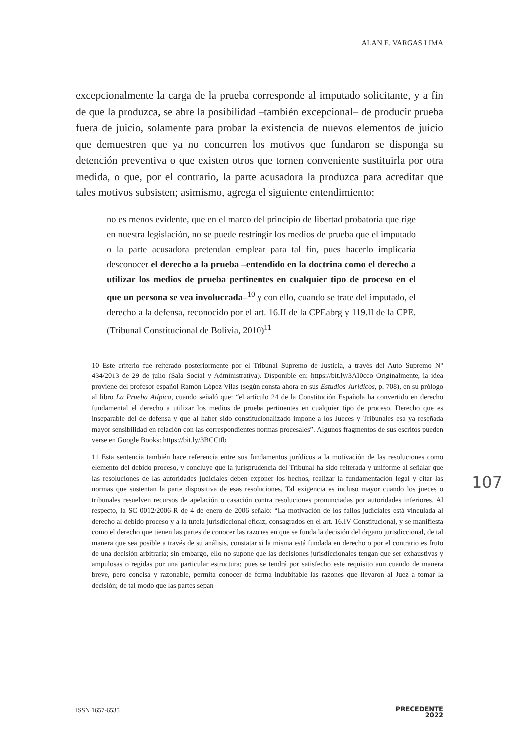ALAN E. VARGAS LIMA
excepcionalmente la carga de la prueba corresponde al imputado solicitante, y a fin de que la produzca, se abre la posibilidad –también excepcional– de producir prueba fuera de juicio, solamente para probar la existencia de nuevos elementos de juicio que demuestren que ya no concurren los motivos que fundaron se disponga su detención preventiva o que existen otros que tornen conveniente sustituirla por otra medida, o que, por el contrario, la parte acusadora la produzca para acreditar que tales motivos subsisten; asimismo, agrega el siguiente entendimiento:
no es menos evidente, que en el marco del principio de libertad probatoria que rige en nuestra legislación, no se puede restringir los medios de prueba que el imputado o la parte acusadora pretendan emplear para tal fin, pues hacerlo implicaría desconocer el derecho a la prueba –entendido en la doctrina como el derecho a utilizar los medios de prueba pertinentes en cualquier tipo de proceso en el que un persona se vea involucrada–<sup>10</sup> y con ello, cuando se trate del imputado, el derecho a la defensa, reconocido por el art. 16.II de la CPEabrg y 119.II de la CPE. (Tribunal Constitucional de Bolivia, 2010)<sup>11</sup>
10 Este criterio fue reiterado posteriormente por el Tribunal Supremo de Justicia, a través del Auto Supremo N° 434/2013 de 29 de julio (Sala Social y Administrativa). Disponible en: https://bit.ly/3AI0cco Originalmente, la idea proviene del profesor español Ramón López Vilas (según consta ahora en sus Estudios Jurídicos, p. 708), en su prólogo al libro La Prueba Atípica, cuando señaló que: “el artículo 24 de la Constitución Española ha convertido en derecho fundamental el derecho a utilizar los medios de prueba pertinentes en cualquier tipo de proceso. Derecho que es inseparable del de defensa y que al haber sido constitucionalizado impone a los Jueces y Tribunales esa ya reseñada mayor sensibilidad en relación con las correspondientes normas procesales”. Algunos fragmentos de sus escritos pueden verse en Google Books: https://bit.ly/3BCCtfb
11 Esta sentencia también hace referencia entre sus fundamentos jurídicos a la motivación de las resoluciones como elemento del debido proceso, y concluye que la jurisprudencia del Tribunal ha sido reiterada y uniforme al señalar que las resoluciones de las autoridades judiciales deben exponer los hechos, realizar la fundamentación legal y citar las normas que sustentan la parte dispositiva de esas resoluciones. Tal exigencia es incluso mayor cuando los jueces o tribunales resuelven recursos de apelación o casación contra resoluciones pronunciadas por autoridades inferiores. Al respecto, la SC 0012/2006-R de 4 de enero de 2006 señaló: “La motivación de los fallos judiciales está vinculada al derecho al debido proceso y a la tutela jurisdiccional eficaz, consagrados en el art. 16.IV Constitucional, y se manifiesta como el derecho que tienen las partes de conocer las razones en que se funda la decisión del órgano jurisdiccional, de tal manera que sea posible a través de su análisis, constatar si la misma está fundada en derecho o por el contrario es fruto de una decisión arbitraria; sin embargo, ello no supone que las decisiones jurisdiccionales tengan que ser exhaustivas y ampulosas o regidas por una particular estructura; pues se tendrá por satisfecho este requisito aun cuando de manera breve, pero concisa y razonable, permita conocer de forma indubitable las razones que llevaron al Juez a tomar la decisión; de tal modo que las partes sepan
107
ISSN 1657-6535 PRECEDENTE
2022